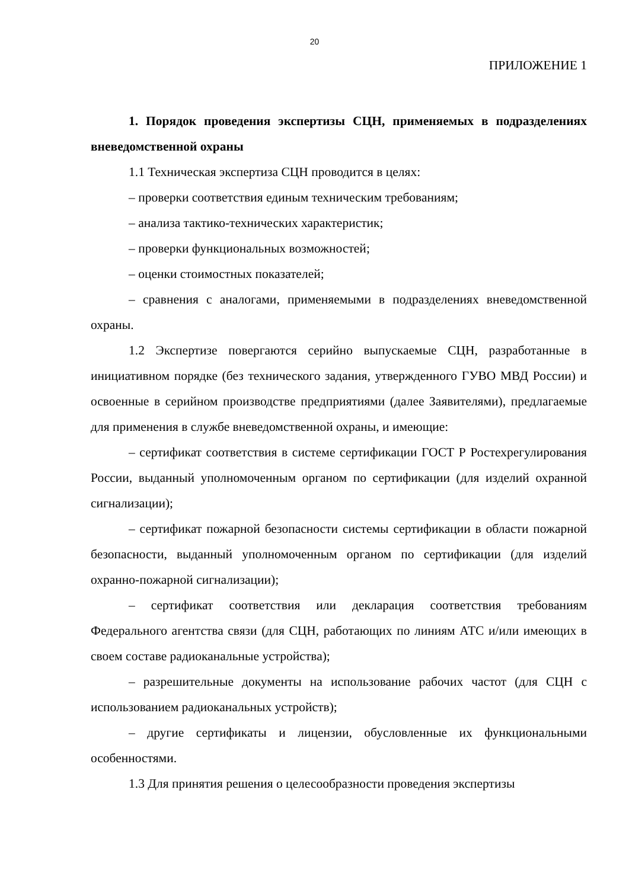20
ПРИЛОЖЕНИЕ 1
1. Порядок проведения экспертизы СЦН, применяемых в подразделениях вневедомственной охраны
1.1 Техническая экспертиза СЦН проводится в целях:
– проверки соответствия единым техническим требованиям;
– анализа тактико-технических характеристик;
– проверки функциональных возможностей;
– оценки стоимостных показателей;
– сравнения с аналогами, применяемыми в подразделениях вневедомственной охраны.
1.2 Экспертизе повергаются серийно выпускаемые СЦН, разработанные в инициативном порядке (без технического задания, утвержденного ГУВО МВД России) и освоенные в серийном производстве предприятиями (далее Заявителями), предлагаемые для применения в службе вневедомственной охраны, и имеющие:
– сертификат соответствия в системе сертификации ГОСТ Р Ростехрегулирования России, выданный уполномоченным органом по сертификации (для изделий охранной сигнализации);
– сертификат пожарной безопасности системы сертификации в области пожарной безопасности, выданный уполномоченным органом по сертификации (для изделий охранно-пожарной сигнализации);
– сертификат соответствия или декларация соответствия требованиям Федерального агентства связи (для СЦН, работающих по линиям АТС и/или имеющих в своем составе радиоканальные устройства);
– разрешительные документы на использование рабочих частот (для СЦН с использованием радиоканальных устройств);
– другие сертификаты и лицензии, обусловленные их функциональными особенностями.
1.3 Для принятия решения о целесообразности проведения экспертизы